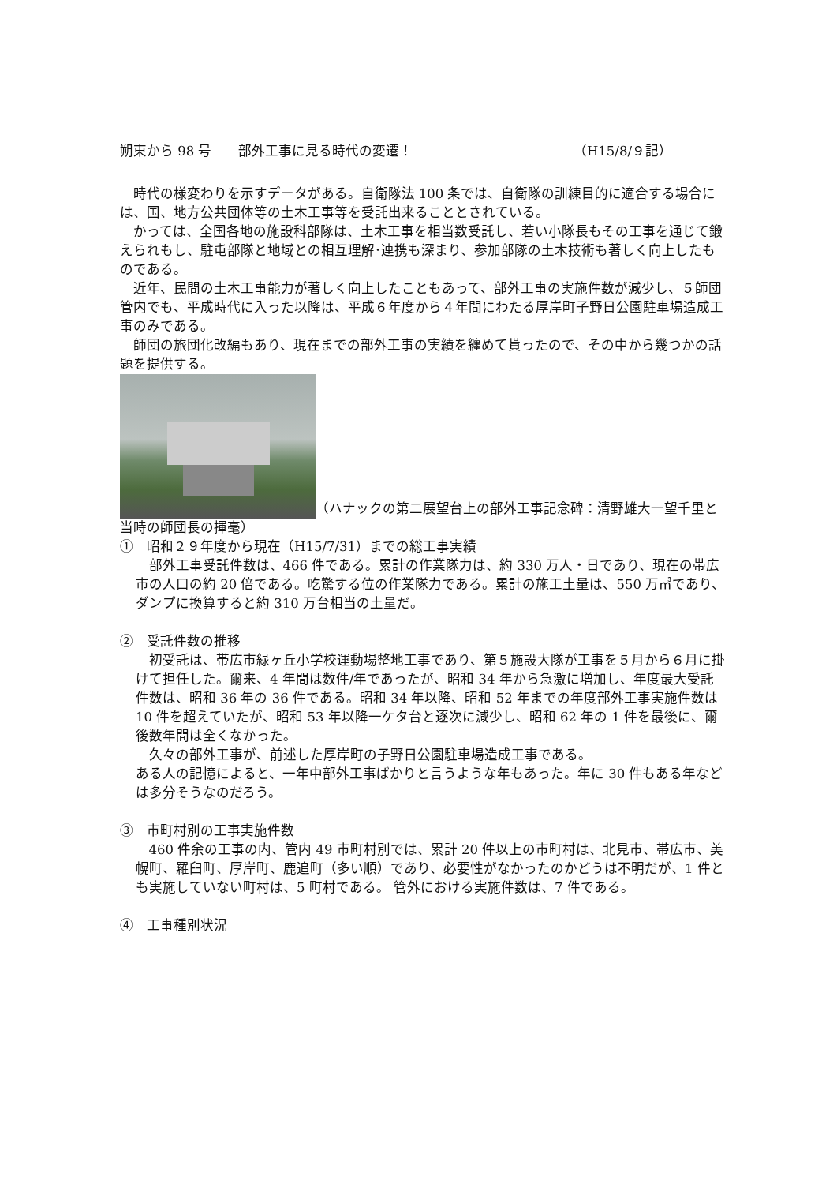朔東から 98 号　　部外工事に見る時代の変遷！ （H15/8/９記）
時代の様変わりを示すデータがある。自衛隊法 100 条では、自衛隊の訓練目的に適合する場合には、国、地方公共団体等の土木工事等を受託出来ることとされている。
かっては、全国各地の施設科部隊は、土木工事を相当数受託し、若い小隊長もその工事を通じて鍛えられもし、駐屯部隊と地域との相互理解･連携も深まり、参加部隊の土木技術も著しく向上したものである。
近年、民間の土木工事能力が著しく向上したこともあって、部外工事の実施件数が減少し、５師団管内でも、平成時代に入った以降は、平成６年度から４年間にわたる厚岸町子野日公園駐車場造成工事のみである。
師団の旅団化改編もあり、現在までの部外工事の実績を纏めて貰ったので、その中から幾つかの話題を提供する。
（ハナックの第二展望台上の部外工事記念碑：清野雄大一望千里と当時の師団長の揮毫）
①　昭和２９年度から現在（H15/7/31）までの総工事実績
部外工事受託件数は、466 件である。累計の作業隊力は、約 330 万人・日であり、現在の帯広市の人口の約 20 倍である。吃驚する位の作業隊力である。累計の施工土量は、550 万㎥であり、ダンプに換算すると約 310 万台相当の土量だ。
②　受託件数の推移
初受託は、帯広市緑ヶ丘小学校運動場整地工事であり、第５施設大隊が工事を５月から６月に掛けて担任した。爾来、4 年間は数件/年であったが、昭和 34 年から急激に増加し、年度最大受託件数は、昭和 36 年の 36 件である。昭和 34 年以降、昭和 52 年までの年度部外工事実施件数は 10 件を超えていたが、昭和 53 年以降一ケタ台と逐次に減少し、昭和 62 年の 1 件を最後に、爾後数年間は全くなかった。
久々の部外工事が、前述した厚岸町の子野日公園駐車場造成工事である。
ある人の記憶によると、一年中部外工事ばかりと言うような年もあった。年に 30 件もある年などは多分そうなのだろう。
③　市町村別の工事実施件数
460 件余の工事の内、管内 49 市町村別では、累計 20 件以上の市町村は、北見市、帯広市、美幌町、羅臼町、厚岸町、鹿追町（多い順）であり、必要性がなかったのかどうは不明だが、1 件とも実施していない町村は、5 町村である。 管外における実施件数は、7 件である。
④　工事種別状況